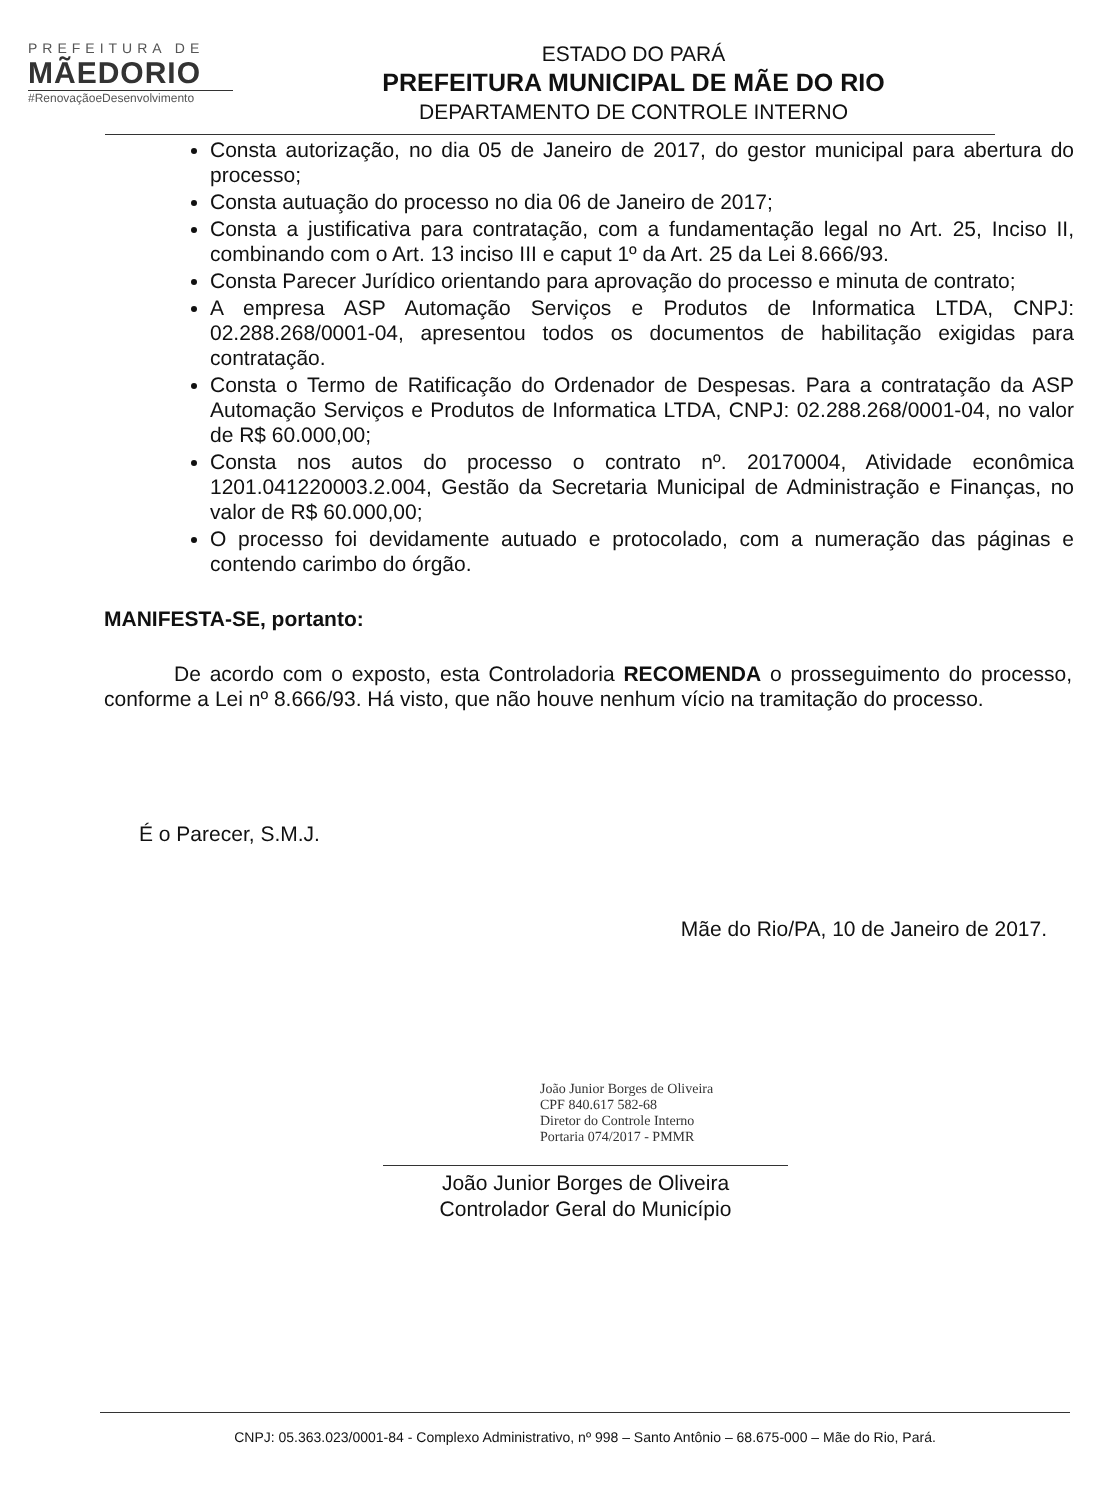PREFEITURA DE
MÃEDORIO
#RenovaçãoeDesenvolvimento
ESTADO DO PARÁ
PREFEITURA MUNICIPAL DE MÃE DO RIO
DEPARTAMENTO DE CONTROLE INTERNO
Consta autorização, no dia 05 de Janeiro de 2017, do gestor municipal para abertura do processo;
Consta autuação do processo no dia 06 de Janeiro de 2017;
Consta a justificativa para contratação, com a fundamentação legal no Art. 25, Inciso II, combinando com o Art. 13 inciso III e caput 1º da Art. 25 da Lei 8.666/93.
Consta Parecer Jurídico orientando para aprovação do processo e minuta de contrato;
A empresa ASP Automação Serviços e Produtos de Informatica LTDA, CNPJ: 02.288.268/0001-04, apresentou todos os documentos de habilitação exigidas para contratação.
Consta o Termo de Ratificação do Ordenador de Despesas. Para a contratação da ASP Automação Serviços e Produtos de Informatica LTDA, CNPJ: 02.288.268/0001-04, no valor de R$ 60.000,00;
Consta nos autos do processo o contrato nº. 20170004, Atividade econômica 1201.041220003.2.004, Gestão da Secretaria Municipal de Administração e Finanças, no valor de R$ 60.000,00;
O processo foi devidamente autuado e protocolado, com a numeração das páginas e contendo carimbo do órgão.
MANIFESTA-SE, portanto:
De acordo com o exposto, esta Controladoria RECOMENDA o prosseguimento do processo, conforme a Lei nº 8.666/93. Há visto, que não houve nenhum vício na tramitação do processo.
É o Parecer, S.M.J.
Mãe do Rio/PA, 10 de Janeiro de 2017.
João Junior Borges de Oliveira
CPF 840.617 582-68
Diretor do Controle Interno
Portaria 074/2017 - PMMR
João Junior Borges de Oliveira
Controlador Geral do Município
CNPJ: 05.363.023/0001-84 - Complexo Administrativo, nº 998 – Santo Antônio – 68.675-000 – Mãe do Rio, Pará.